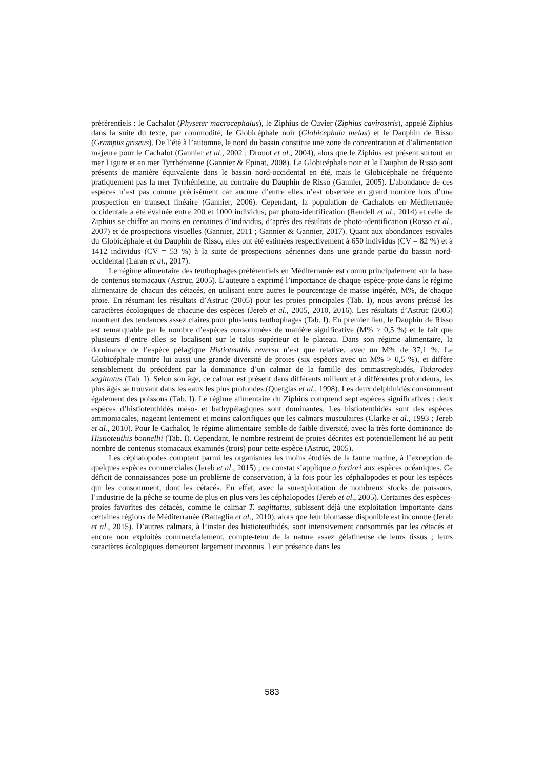préférentiels : le Cachalot (Physeter macrocephalus), le Ziphius de Cuvier (Ziphius cavirostris), appelé Ziphius dans la suite du texte, par commodité, le Globicéphale noir (Globicephala melas) et le Dauphin de Risso (Grampus griseus). De l’été à l’automne, le nord du bassin constitue une zone de concentration et d’alimentation majeure pour le Cachalot (Gannier et al., 2002 ; Drouot et al., 2004), alors que le Ziphius est présent surtout en mer Ligure et en mer Tyrrhénienne (Gannier & Epinat, 2008). Le Globicéphale noir et le Dauphin de Risso sont présents de manière équivalente dans le bassin nord-occidental en été, mais le Globicéphale ne fréquente pratiquement pas la mer Tyrrhénienne, au contraire du Dauphin de Risso (Gannier, 2005). L'abondance de ces espèces n’est pas connue précisément car aucune d’entre elles n’est observée en grand nombre lors d’une prospection en transect linéaire (Gannier, 2006). Cependant, la population de Cachalots en Méditerranée occidentale a été évaluée entre 200 et 1000 individus, par photo-identification (Rendell et al., 2014) et celle de Ziphius se chiffre au moins en centaines d’individus, d’après des résultats de photo-identification (Rosso et al., 2007) et de prospections visuelles (Gannier, 2011 ; Gannier & Gannier, 2017). Quant aux abondances estivales du Globicéphale et du Dauphin de Risso, elles ont été estimées respectivement à 650 individus (CV = 82 %) et à 1412 individus (CV = 53 %) à la suite de prospections aériennes dans une grande partie du bassin nord-occidental (Laran et al., 2017).
Le régime alimentaire des teuthophages préférentiels en Méditerranée est connu principalement sur la base de contenus stomacaux (Astruc, 2005). L’auteure a exprimé l’importance de chaque espèce-proie dans le régime alimentaire de chacun des cétacés, en utilisant entre autres le pourcentage de masse ingérée, M%, de chaque proie. En résumant les résultats d’Astruc (2005) pour les proies principales (Tab. I), nous avons précisé les caractères écologiques de chacune des espèces (Jereb et al., 2005, 2010, 2016). Les résultats d’Astruc (2005) montrent des tendances assez claires pour plusieurs teuthophages (Tab. I). En premier lieu, le Dauphin de Risso est remarquable par le nombre d’espèces consommées de manière significative (M% > 0,5 %) et le fait que plusieurs d’entre elles se localisent sur le talus supérieur et le plateau. Dans son régime alimentaire, la dominance de l’espèce pélagique Histioteuthis reversa n’est que relative, avec un M% de 37,1 %. Le Globicéphale montre lui aussi une grande diversité de proies (six espèces avec un M% > 0,5 %), et diffère sensiblement du précédent par la dominance d’un calmar de la famille des ommastrephidés, Todarodes sagittatus (Tab. I). Selon son âge, ce calmar est présent dans différents milieux et à différentes profondeurs, les plus âgés se trouvant dans les eaux les plus profondes (Quetglas et al., 1998). Les deux delphinidés consomment également des poissons (Tab. I). Le régime alimentaire du Ziphius comprend sept espèces significatives : deux espèces d’histioteuthidés méso- et bathypélagiques sont dominantes. Les histioteuthidés sont des espèces ammoniacales, nageant lentement et moins calorifiques que les calmars musculaires (Clarke et al., 1993 ; Jereb et al., 2010). Pour le Cachalot, le régime alimentaire semble de faible diversité, avec la très forte dominance de Histioteuthis bonnellii (Tab. I). Cependant, le nombre restreint de proies décrites est potentiellement lié au petit nombre de contenus stomacaux examinés (trois) pour cette espèce (Astruc, 2005).
Les céphalopodes comptent parmi les organismes les moins étudiés de la faune marine, à l’exception de quelques espèces commerciales (Jereb et al., 2015) ; ce constat s’applique a fortiori aux espèces océaniques. Ce déficit de connaissances pose un problème de conservation, à la fois pour les céphalopodes et pour les espèces qui les consomment, dont les cétacés. En effet, avec la surexploitation de nombreux stocks de poissons, l’industrie de la pêche se tourne de plus en plus vers les céphalopodes (Jereb et al., 2005). Certaines des espèces-proies favorites des cétacés, comme le calmar T. sagittatus, subissent déjà une exploitation importante dans certaines régions de Méditerranée (Battaglia et al., 2010), alors que leur biomasse disponible est inconnue (Jereb et al., 2015). D’autres calmars, à l’instar des histioteuthidés, sont intensivement consommés par les cétacés et encore non exploités commercialement, compte-tenu de la nature assez gélatineuse de leurs tissus ; leurs caractères écologiques demeurent largement inconnus. Leur présence dans les
583